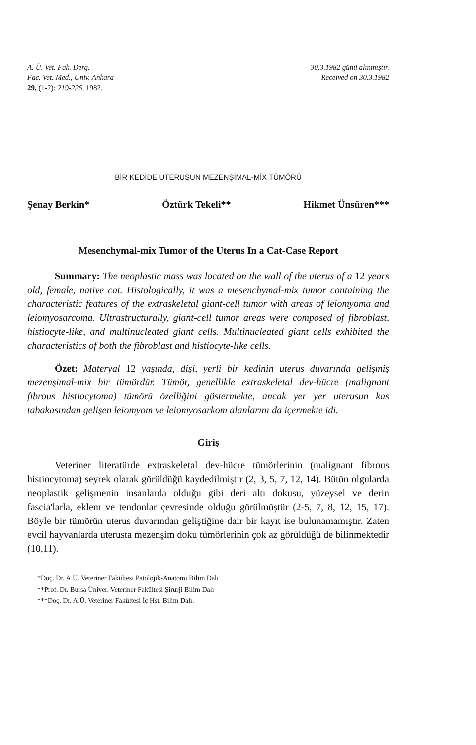A. Ü. Vet. Fak. Derg.
Fac. Vet. Med., Univ. Ankara
29, (1-2): 219-226, 1982.
30.3.1982 günü alınmıştır.
Received on 30.3.1982
BİR KEDİDE UTERUSUN MEZENŞİMAL-MİX TÜMÖRÜ
Şenay Berkin* Öztürk Tekeli** Hikmet Ünsüren***
Mesenchymal-mix Tumor of the Uterus In a Cat-Case Report
Summary: The neoplastic mass was located on the wall of the uterus of a 12 years old, female, native cat. Histologically, it was a mesenchymal-mix tumor containing the characteristic features of the extraskeletal giant-cell tumor with areas of leiomyoma and leiomyosarcoma. Ultrastructurally, giant-cell tumor areas were composed of fibroblast, histiocyte-like, and multinucleated giant cells. Multinucleated giant cells exhibited the characteristics of both the fibroblast and histiocyte-like cells.
Özet: Materyal 12 yaşında, dişi, yerli bir kedinin uterus duvarında gelişmiş mezenşimal-mix bir tümördür. Tümör, genellikle extraskeletal dev-hücre (malignant fibrous histiocytoma) tümörü özelliğini göstermekte, ancak yer yer uterusun kas tabakasından gelişen leiomyom ve leiomyosarkom alanlarını da içermekte idi.
Giriş
Veteriner literatürde extraskeletal dev-hücre tümörlerinin (malignant fibrous histiocytoma) seyrek olarak görüldüğü kaydedilmiştir (2, 3, 5, 7, 12, 14). Bütün olgularda neoplastik gelişmenin insanlarda olduğu gibi deri altı dokusu, yüzeysel ve derin fascia'larla, eklem ve tendonlar çevresinde olduğu görülmüştür (2-5, 7, 8, 12, 15, 17). Böyle bir tümörün uterus duvarından geliştiğine dair bir kayıt ise bulunamamıştır. Zaten evcil hayvanlarda uterusta mezenşim doku tümörlerinin çok az görüldüğü de bilinmektedir (10,11).
*Doç. Dr. A.Ü. Veteriner Fakültesi Patolojik-Anatomi Bilim Dalı
**Prof. Dr. Bursa Üniver. Veteriner Fakültesi Şirurji Bilim Dalı
***Doç. Dr. A.Ü. Veteriner Fakültesi İç Hst. Bilim Dalı.